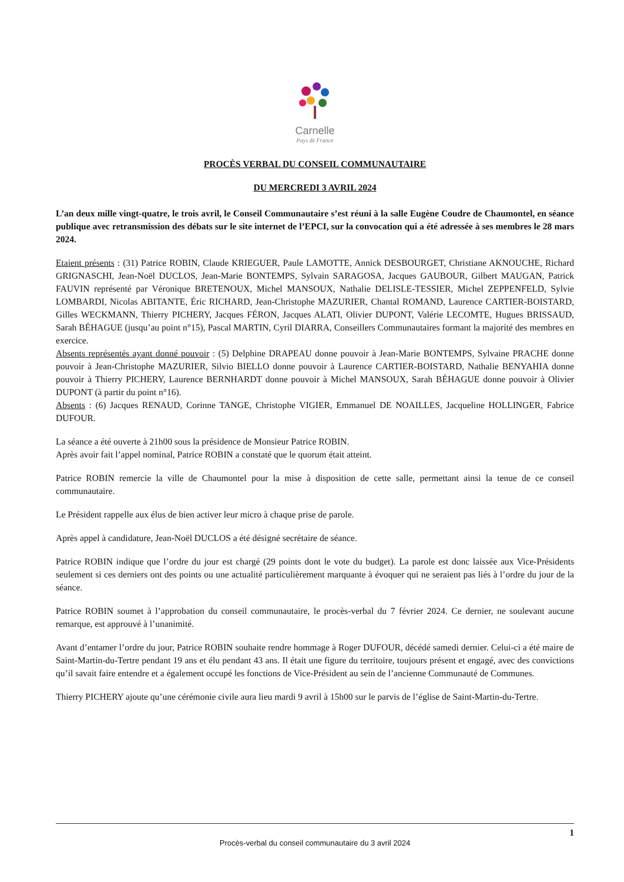Carnelle
Pays de France
PROCÈS VERBAL DU CONSEIL COMMUNAUTAIRE
DU MERCREDI 3 AVRIL 2024
L’an deux mille vingt-quatre, le trois avril, le Conseil Communautaire s’est réuni à la salle Eugène Coudre de Chaumontel, en séance publique avec retransmission des débats sur le site internet de l’EPCI, sur la convocation qui a été adressée à ses membres le 28 mars 2024.
Etaient présents : (31) Patrice ROBIN, Claude KRIEGUER, Paule LAMOTTE, Annick DESBOURGET, Christiane AKNOUCHE, Richard GRIGNASCHI, Jean-Noël DUCLOS, Jean-Marie BONTEMPS, Sylvain SARAGOSA, Jacques GAUBOUR, Gilbert MAUGAN, Patrick FAUVIN représenté par Véronique BRETENOUX, Michel MANSOUX, Nathalie DELISLE-TESSIER, Michel ZEPPENFELD, Sylvie LOMBARDI, Nicolas ABITANTE, Éric RICHARD, Jean-Christophe MAZURIER, Chantal ROMAND, Laurence CARTIER-BOISTARD, Gilles WECKMANN, Thierry PICHERY, Jacques FÉRON, Jacques ALATI, Olivier DUPONT, Valérie LECOMTE, Hugues BRISSAUD, Sarah BÉHAGUE (jusqu’au point n°15), Pascal MARTIN, Cyril DIARRA, Conseillers Communautaires formant la majorité des membres en exercice.
Absents représentés ayant donné pouvoir : (5) Delphine DRAPEAU donne pouvoir à Jean-Marie BONTEMPS, Sylvaine PRACHE donne pouvoir à Jean-Christophe MAZURIER, Silvio BIELLO donne pouvoir à Laurence CARTIER-BOISTARD, Nathalie BENYAHIA donne pouvoir à Thierry PICHERY, Laurence BERNHARDT donne pouvoir à Michel MANSOUX, Sarah BÉHAGUE donne pouvoir à Olivier DUPONT (à partir du point n°16).
Absents : (6) Jacques RENAUD, Corinne TANGE, Christophe VIGIER, Emmanuel DE NOAILLES, Jacqueline HOLLINGER, Fabrice DUFOUR.
La séance a été ouverte à 21h00 sous la présidence de Monsieur Patrice ROBIN.
Après avoir fait l’appel nominal, Patrice ROBIN a constaté que le quorum était atteint.
Patrice ROBIN remercie la ville de Chaumontel pour la mise à disposition de cette salle, permettant ainsi la tenue de ce conseil communautaire.
Le Président rappelle aux élus de bien activer leur micro à chaque prise de parole.
Après appel à candidature, Jean-Noël DUCLOS a été désigné secrétaire de séance.
Patrice ROBIN indique que l’ordre du jour est chargé (29 points dont le vote du budget). La parole est donc laissée aux Vice-Présidents seulement si ces derniers ont des points ou une actualité particulièrement marquante à évoquer qui ne seraient pas liés à l’ordre du jour de la séance.
Patrice ROBIN soumet à l’approbation du conseil communautaire, le procès-verbal du 7 février 2024. Ce dernier, ne soulevant aucune remarque, est approuvé à l’unanimité.
Avant d’entamer l’ordre du jour, Patrice ROBIN souhaite rendre hommage à Roger DUFOUR, décédé samedi dernier. Celui-ci a été maire de Saint-Martin-du-Tertre pendant 19 ans et élu pendant 43 ans. Il était une figure du territoire, toujours présent et engagé, avec des convictions qu’il savait faire entendre et a également occupé les fonctions de Vice-Président au sein de l’ancienne Communauté de Communes.
Thierry PICHERY ajoute qu’une cérémonie civile aura lieu mardi 9 avril à 15h00 sur le parvis de l’église de Saint-Martin-du-Tertre.
1
Procès-verbal du conseil communautaire du 3 avril 2024